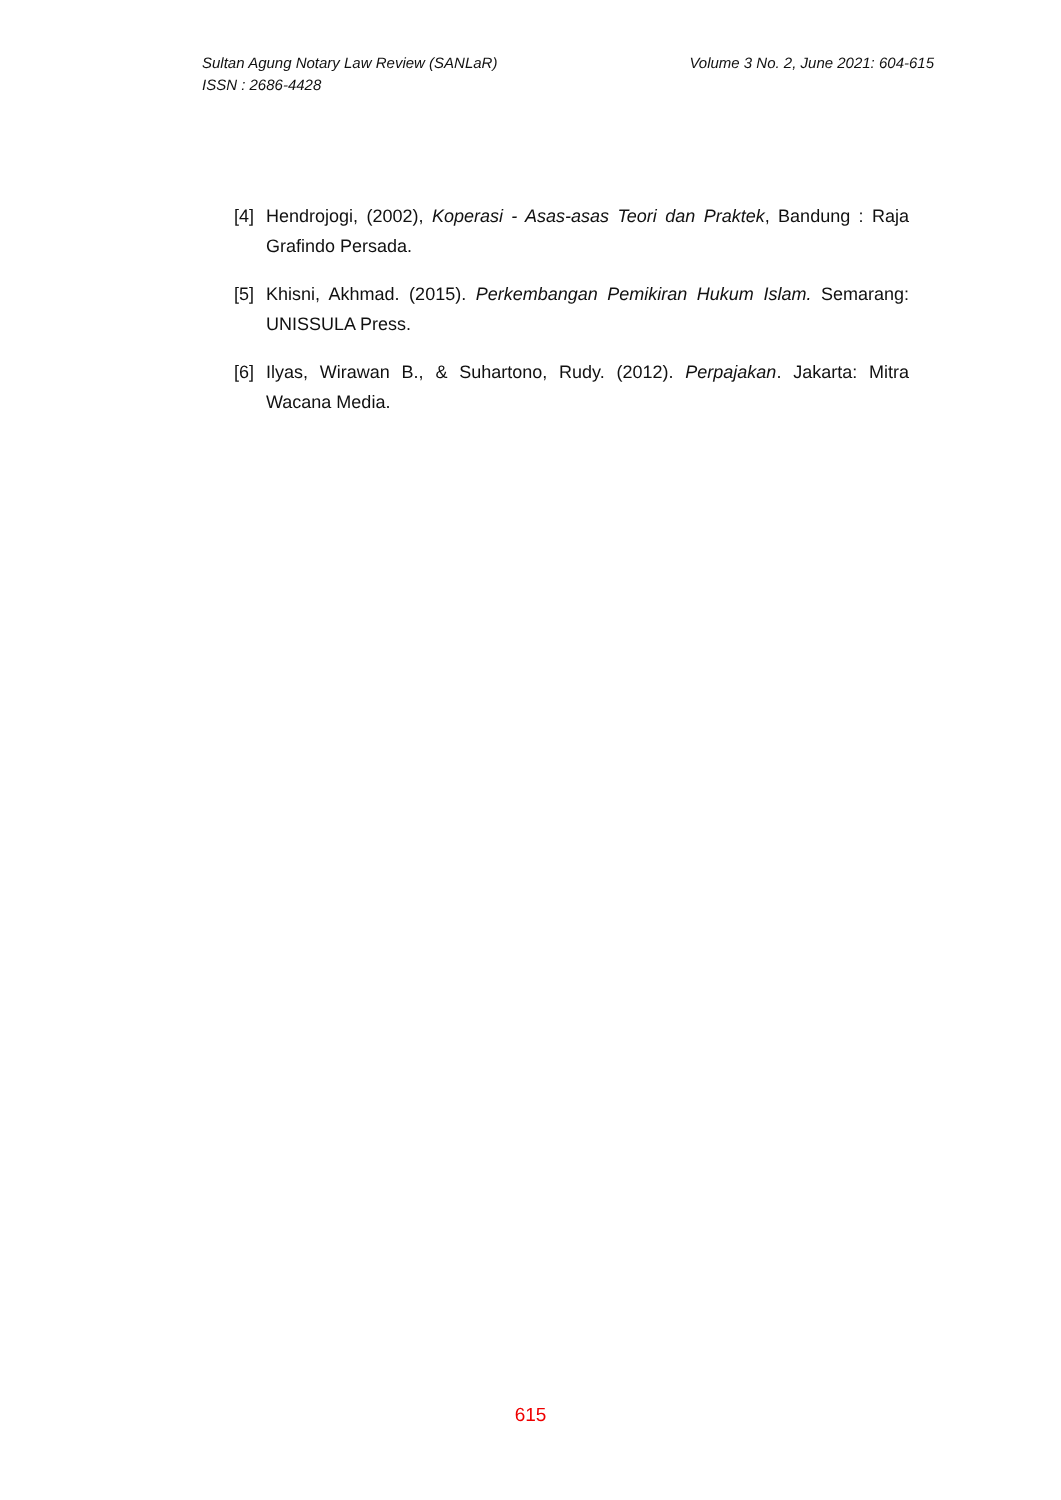Volume 3 No. 2, June 2021: 604-615 Sultan Agung Notary Law Review (SANLaR)
ISSN : 2686-4428
[4] Hendrojogi, (2002), Koperasi - Asas-asas Teori dan Praktek, Bandung : Raja Grafindo Persada.
[5] Khisni, Akhmad. (2015). Perkembangan Pemikiran Hukum Islam. Semarang: UNISSULA Press.
[6] Ilyas, Wirawan B., & Suhartono, Rudy. (2012). Perpajakan. Jakarta: Mitra Wacana Media.
615